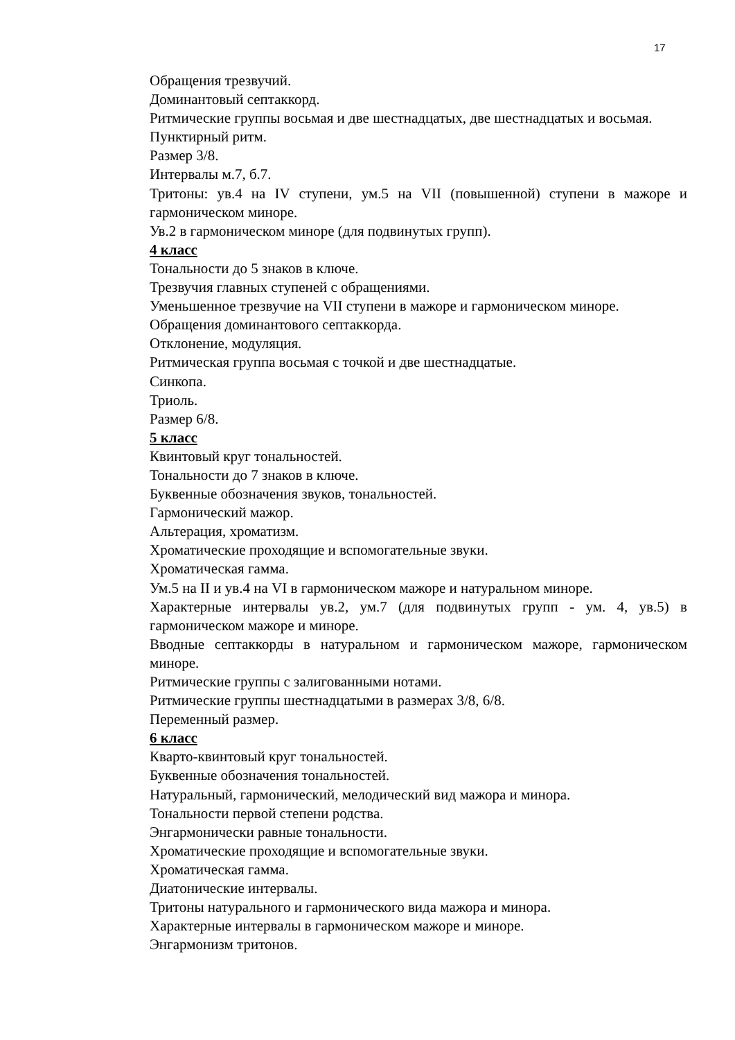17
Обращения трезвучий.
Доминантовый септаккорд.
Ритмические группы восьмая и две шестнадцатых, две шестнадцатых и восьмая.
Пунктирный ритм.
Размер 3/8.
Интервалы м.7, б.7.
Тритоны: ув.4 на IV ступени, ум.5 на VII (повышенной) ступени в мажоре и гармоническом миноре.
Ув.2 в гармоническом миноре (для подвинутых групп).
4 класс
Тональности до 5 знаков в ключе.
Трезвучия главных ступеней с обращениями.
Уменьшенное трезвучие на VII ступени в мажоре и гармоническом миноре.
Обращения доминантового септаккорда.
Отклонение, модуляция.
Ритмическая группа восьмая с точкой и две шестнадцатые.
Синкопа.
Триоль.
Размер 6/8.
5 класс
Квинтовый круг тональностей.
Тональности до 7 знаков в ключе.
Буквенные обозначения звуков, тональностей.
Гармонический мажор.
Альтерация, хроматизм.
Хроматические проходящие и вспомогательные звуки.
Хроматическая гамма.
Ум.5 на II и ув.4 на VI в гармоническом мажоре и натуральном миноре.
Характерные интервалы ув.2, ум.7 (для подвинутых групп - ум. 4, ув.5) в гармоническом мажоре и миноре.
Вводные септаккорды в натуральном и гармоническом мажоре, гармоническом миноре.
Ритмические группы с залигованными нотами.
Ритмические группы шестнадцатыми в размерах 3/8, 6/8.
Переменный размер.
6 класс
Кварто-квинтовый круг тональностей.
Буквенные обозначения тональностей.
Натуральный, гармонический, мелодический вид мажора и минора.
Тональности первой степени родства.
Энгармонически равные тональности.
Хроматические проходящие и вспомогательные звуки.
Хроматическая гамма.
Диатонические интервалы.
Тритоны натурального и гармонического вида мажора и минора.
Характерные интервалы в гармоническом мажоре и миноре.
Энгармонизм тритонов.